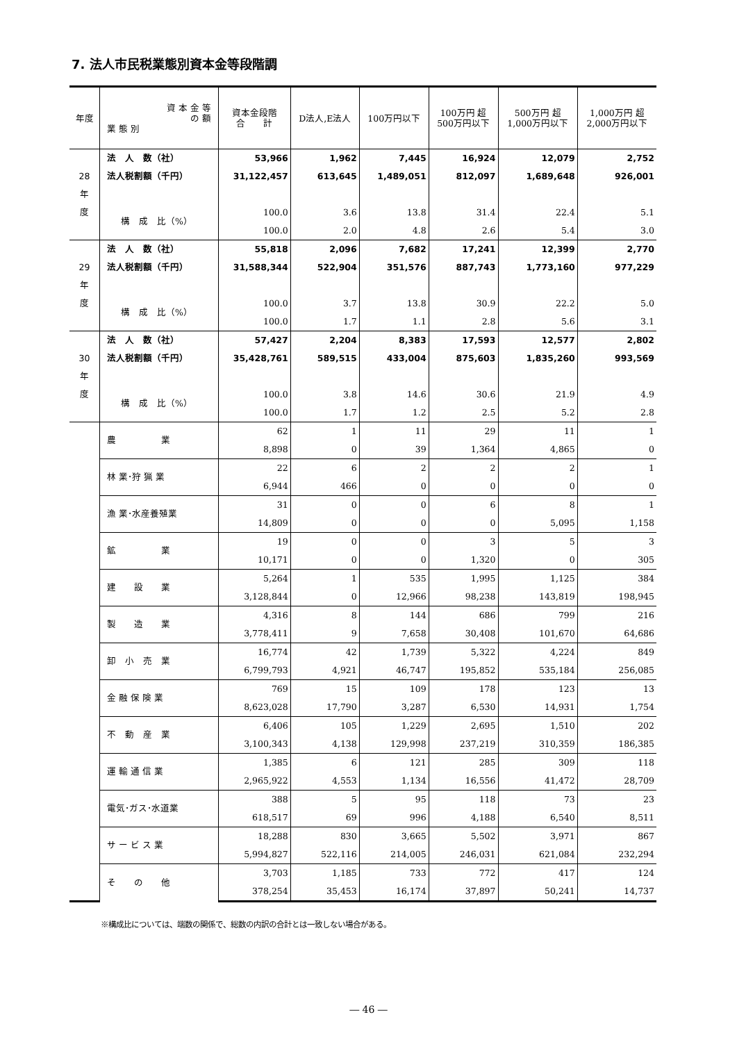7. 法人市民税業態別資本金等段階調
| 年度 | 資 本 金 等 の 額 業 態 別 | 資本金段階 合 計 | D法人,E法人 | 100万円以下 | 100万円 超 500万円以下 | 500万円 超 1,000万円以下 | 1,000万円 超 2,000万円以下 |
| --- | --- | --- | --- | --- | --- | --- | --- |
| | 法 人 数（社） | 53,966 | 1,962 | 7,445 | 16,924 | 12,079 | 2,752 |
| 28 | 法人税割額（千円） | 31,122,457 | 613,645 | 1,489,051 | 812,097 | 1,689,648 | 926,001 |
| 年 | | | | | | | |
| 度 | 構 成 比（%） | 100.0 | 3.6 | 13.8 | 31.4 | 22.4 | 5.1 |
| | | 100.0 | 2.0 | 4.8 | 2.6 | 5.4 | 3.0 |
| | 法 人 数（社） | 55,818 | 2,096 | 7,682 | 17,241 | 12,399 | 2,770 |
| 29 | 法人税割額（千円） | 31,588,344 | 522,904 | 351,576 | 887,743 | 1,773,160 | 977,229 |
| 年 | | | | | | | |
| 度 | 構 成 比（%） | 100.0 | 3.7 | 13.8 | 30.9 | 22.2 | 5.0 |
| | | 100.0 | 1.7 | 1.1 | 2.8 | 5.6 | 3.1 |
| | 法 人 数（社） | 57,427 | 2,204 | 8,383 | 17,593 | 12,577 | 2,802 |
| 30 | 法人税割額（千円） | 35,428,761 | 589,515 | 433,004 | 875,603 | 1,835,260 | 993,569 |
| 年 | | | | | | | |
| 度 | 構 成 比（%） | 100.0 | 3.8 | 14.6 | 30.6 | 21.9 | 4.9 |
| | | 100.0 | 1.7 | 1.2 | 2.5 | 5.2 | 2.8 |
| | 農 業 | 62 | 1 | 11 | 29 | 11 | 1 |
| | | 8,898 | 0 | 39 | 1,364 | 4,865 | 0 |
| | 林 業･狩 猟 業 | 22 | 6 | 2 | 2 | 2 | 1 |
| | | 6,944 | 466 | 0 | 0 | 0 | 0 |
| | 漁 業･水産養殖業 | 31 | 0 | 0 | 6 | 8 | 1 |
| | | 14,809 | 0 | 0 | 0 | 5,095 | 1,158 |
| | 鉱 業 | 19 | 0 | 0 | 3 | 5 | 3 |
| | | 10,171 | 0 | 0 | 1,320 | 0 | 305 |
| | 建 設 業 | 5,264 | 1 | 535 | 1,995 | 1,125 | 384 |
| | | 3,128,844 | 0 | 12,966 | 98,238 | 143,819 | 198,945 |
| | 製 造 業 | 4,316 | 8 | 144 | 686 | 799 | 216 |
| | | 3,778,411 | 9 | 7,658 | 30,408 | 101,670 | 64,686 |
| | 卸 小 売 業 | 16,774 | 42 | 1,739 | 5,322 | 4,224 | 849 |
| | | 6,799,793 | 4,921 | 46,747 | 195,852 | 535,184 | 256,085 |
| | 金 融 保 険 業 | 769 | 15 | 109 | 178 | 123 | 13 |
| | | 8,623,028 | 17,790 | 3,287 | 6,530 | 14,931 | 1,754 |
| | 不 動 産 業 | 6,406 | 105 | 1,229 | 2,695 | 1,510 | 202 |
| | | 3,100,343 | 4,138 | 129,998 | 237,219 | 310,359 | 186,385 |
| | 運 輸 通 信 業 | 1,385 | 6 | 121 | 285 | 309 | 118 |
| | | 2,965,922 | 4,553 | 1,134 | 16,556 | 41,472 | 28,709 |
| | 電気･ガス･水道業 | 388 | 5 | 95 | 118 | 73 | 23 |
| | | 618,517 | 69 | 996 | 4,188 | 6,540 | 8,511 |
| | サ ー ビ ス 業 | 18,288 | 830 | 3,665 | 5,502 | 3,971 | 867 |
| | | 5,994,827 | 522,116 | 214,005 | 246,031 | 621,084 | 232,294 |
| | そ の 他 | 3,703 | 1,185 | 733 | 772 | 417 | 124 |
| | | 378,254 | 35,453 | 16,174 | 37,897 | 50,241 | 14,737 |
※構成比については、端数の関係で、総数の内訳の合計とは一致しない場合がある。
― 46 ―